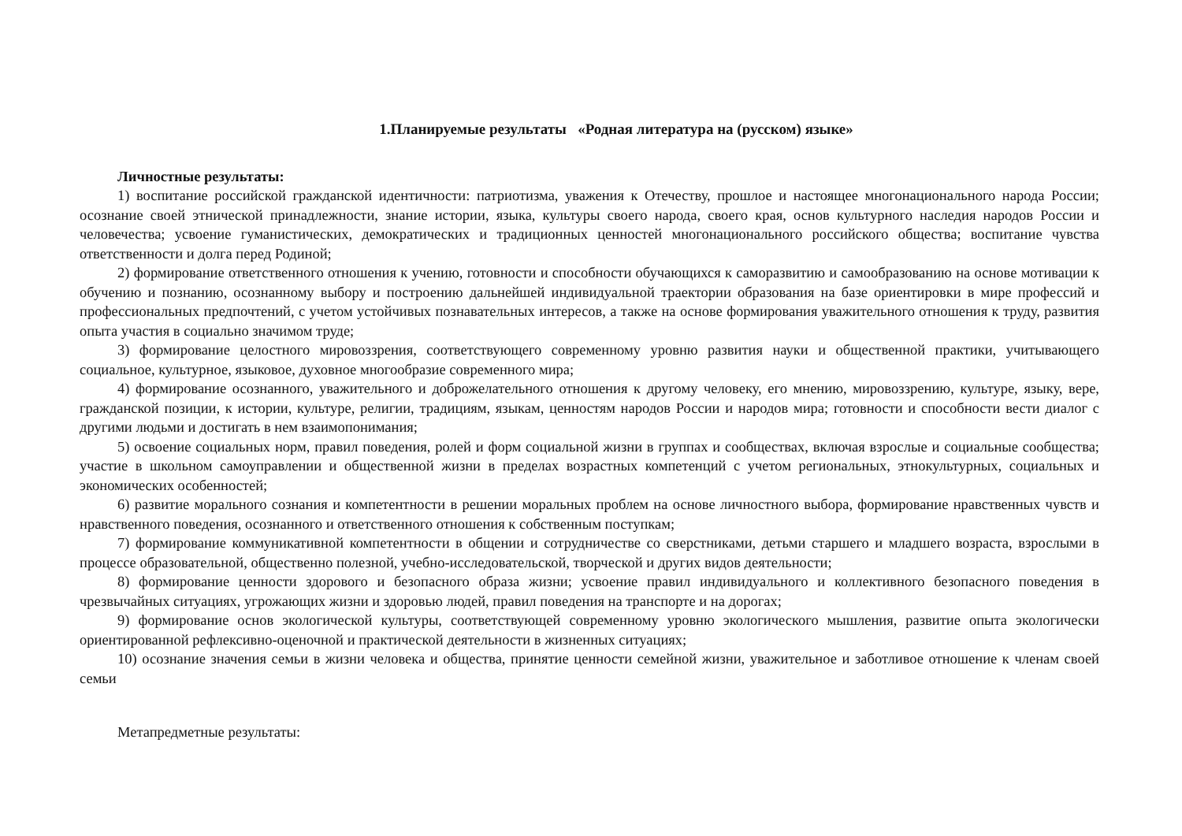1.Планируемые результаты «Родная литература на (русском) языке»
Личностные результаты:
1) воспитание российской гражданской идентичности: патриотизма, уважения к Отечеству, прошлое и настоящее многонационального народа России; осознание своей этнической принадлежности, знание истории, языка, культуры своего народа, своего края, основ культурного наследия народов России и человечества; усвоение гуманистических, демократических и традиционных ценностей многонационального российского общества; воспитание чувства ответственности и долга перед Родиной;
2) формирование ответственного отношения к учению, готовности и способности обучающихся к саморазвитию и самообразованию на основе мотивации к обучению и познанию, осознанному выбору и построению дальнейшей индивидуальной траектории образования на базе ориентировки в мире профессий и профессиональных предпочтений, с учетом устойчивых познавательных интересов, а также на основе формирования уважительного отношения к труду, развития опыта участия в социально значимом труде;
3) формирование целостного мировоззрения, соответствующего современному уровню развития науки и общественной практики, учитывающего социальное, культурное, языковое, духовное многообразие современного мира;
4) формирование осознанного, уважительного и доброжелательного отношения к другому человеку, его мнению, мировоззрению, культуре, языку, вере, гражданской позиции, к истории, культуре, религии, традициям, языкам, ценностям народов России и народов мира; готовности и способности вести диалог с другими людьми и достигать в нем взаимопонимания;
5) освоение социальных норм, правил поведения, ролей и форм социальной жизни в группах и сообществах, включая взрослые и социальные сообщества; участие в школьном самоуправлении и общественной жизни в пределах возрастных компетенций с учетом региональных, этнокультурных, социальных и экономических особенностей;
6) развитие морального сознания и компетентности в решении моральных проблем на основе личностного выбора, формирование нравственных чувств и нравственного поведения, осознанного и ответственного отношения к собственным поступкам;
7) формирование коммуникативной компетентности в общении и сотрудничестве со сверстниками, детьми старшего и младшего возраста, взрослыми в процессе образовательной, общественно полезной, учебно-исследовательской, творческой и других видов деятельности;
8) формирование ценности здорового и безопасного образа жизни; усвоение правил индивидуального и коллективного безопасного поведения в чрезвычайных ситуациях, угрожающих жизни и здоровью людей, правил поведения на транспорте и на дорогах;
9) формирование основ экологической культуры, соответствующей современному уровню экологического мышления, развитие опыта экологически ориентированной рефлексивно-оценочной и практической деятельности в жизненных ситуациях;
10) осознание значения семьи в жизни человека и общества, принятие ценности семейной жизни, уважительное и заботливое отношение к членам своей семьи
Метапредметные результаты: